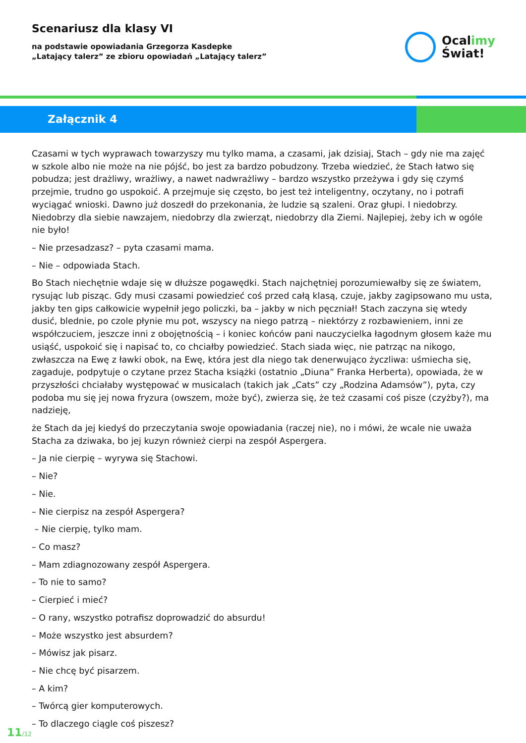Scenariusz dla klasy VI
na podstawie opowiadania Grzegorza Kasdepke
„Latający talerz” ze zbioru opowiadań „Latający talerz”
Ocalimy
Świat!
Załącznik 4
Czasami w tych wyprawach towarzyszy mu tylko mama, a czasami, jak dzisiaj, Stach – gdy nie ma zajęć w szkole albo nie może na nie pójść, bo jest za bardzo pobudzony. Trzeba wiedzieć, że Stach łatwo się pobudza; jest drażliwy, wrażliwy, a nawet nadwrażliwy – bardzo wszystko przeżywa i gdy się czymś przejmie, trudno go uspokoić. A przejmuje się często, bo jest też inteligentny, oczytany, no i potrafi wyciągać wnioski. Dawno już doszedł do przekonania, że ludzie są szaleni. Oraz głupi. I niedobrzy. Niedobrzy dla siebie nawzajem, niedobrzy dla zwierząt, niedobrzy dla Ziemi. Najlepiej, żeby ich w ogóle nie było!
– Nie przesadzasz? – pyta czasami mama.
– Nie – odpowiada Stach.
Bo Stach niechętnie wdaje się w dłuższe pogawędki. Stach najchętniej porozumiewałby się ze światem, rysując lub pisząc. Gdy musi czasami powiedzieć coś przed całą klasą, czuje, jakby zagipsowano mu usta, jakby ten gips całkowicie wypełnił jego policzki, ba – jakby w nich pęczniał! Stach zaczyna się wtedy dusić, blednie, po czole płynie mu pot, wszyscy na niego patrzą – niektórzy z rozbawieniem, inni ze współczuciem, jeszcze inni z obojętnością – i koniec końców pani nauczycielka łagodnym głosem każe mu usiąść, uspokoić się i napisać to, co chciałby powiedzieć. Stach siada więc, nie patrząc na nikogo, zwłaszcza na Ewę z ławki obok, na Ewę, która jest dla niego tak denerwująco życzliwa: uśmiecha się, zagaduje, podpytuje o czytane przez Stacha książki (ostatnio „Diuna” Franka Herberta), opowiada, że w przyszłości chciałaby występować w musicalach (takich jak „Cats” czy „Rodzina Adamsów”), pyta, czy podoba mu się jej nowa fryzura (owszem, może być), zwierza się, że też czasami coś pisze (czyżby?), ma nadzieję,
że Stach da jej kiedyś do przeczytania swoje opowiadania (raczej nie), no i mówi, że wcale nie uważa Stacha za dziwaka, bo jej kuzyn również cierpi na zespół Aspergera.
– Ja nie cierpię – wyrywa się Stachowi.
– Nie?
– Nie.
– Nie cierpisz na zespół Aspergera?
– Nie cierpię, tylko mam.
– Co masz?
– Mam zdiagnozowany zespół Aspergera.
– To nie to samo?
– Cierpieć i mieć?
– O rany, wszystko potrafisz doprowadzić do absurdu!
– Może wszystko jest absurdem?
– Mówisz jak pisarz.
– Nie chcę być pisarzem.
– A kim?
– Twórcą gier komputerowych.
– To dlaczego ciągle coś piszesz?
11/12